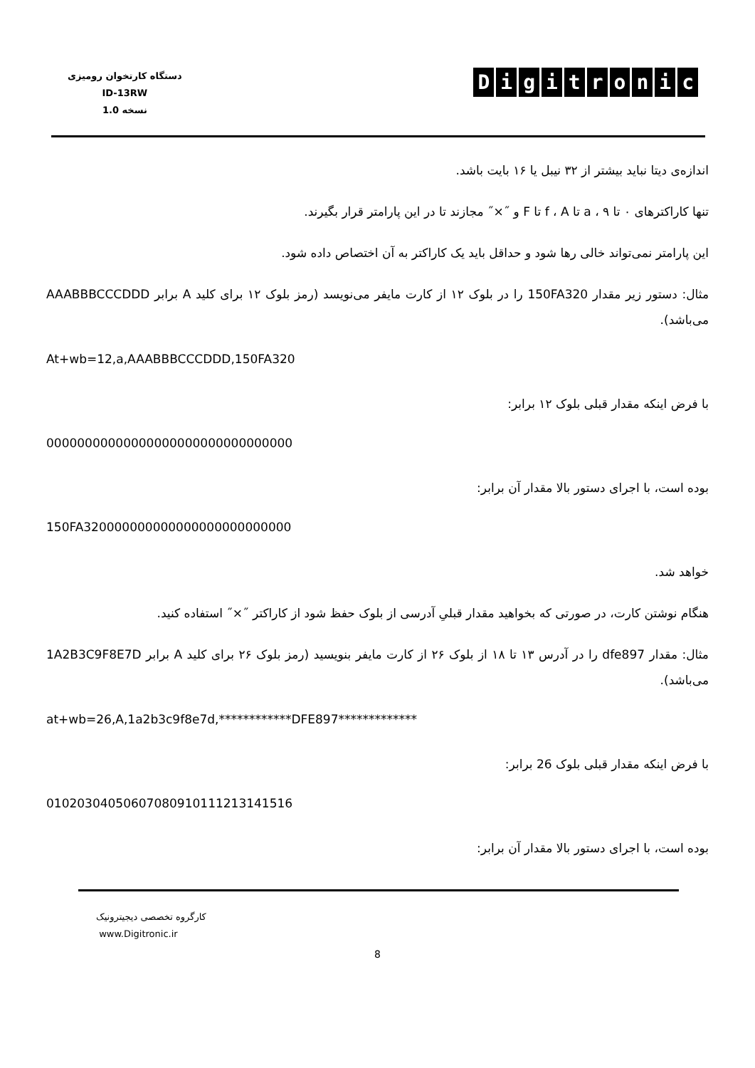دستگاه کارتخوان رومیزی
ID-13RW
نسخه 1.0
Digitronic
اندازه‌ی دیتا نباید بیشتر از ۳۲ نیبل یا ۱۶ بایت باشد.
تنها کاراکترهای ۰ تا ۹ ، a تا f ، A تا F و ˝×˝ مجازند تا در این پارامتر قرار بگیرند.
این پارامتر نمی‌تواند خالی رها شود و حداقل باید یک کاراکتر به آن اختصاص داده شود.
مثال: دستور زیر مقدار 150FA320 را در بلوک ۱۲ از کارت مایفر می‌نویسد (رمز بلوک ۱۲ برای کلید A برابر AAABBBCCCDDD می‌باشد).
At+wb=12,a,AAABBBCCCDDD,150FA320
با فرض اینکه مقدار قبلی بلوک ۱۲ برابر:
00000000000000000000000000000000
بوده است، با اجرای دستور بالا مقدار آن برابر:
150FA320000000000000000000000000
خواهد شد.
هنگام نوشتن کارت، در صورتی که بخواهید مقدار قبلیِ آدرسی از بلوک حفظ شود از کاراکتر ˝×˝ استفاده کنید.
مثال: مقدار dfe897 را در آدرس ۱۳ تا ۱۸ از بلوک ۲۶ از کارت مایفر بنویسید (رمز بلوک ۲۶ برای کلید A برابر 1A2B3C9F8E7D می‌باشد).
at+wb=26,A,1a2b3c9f8e7d,************DFE897*************
با فرض اینکه مقدار قبلی بلوک 26 برابر:
0102030405060708091011121314151­6
بوده است، با اجرای دستور بالا مقدار آن برابر:
کارگروه تخصصی دیجیترونیک
www.Digitronic.ir
8